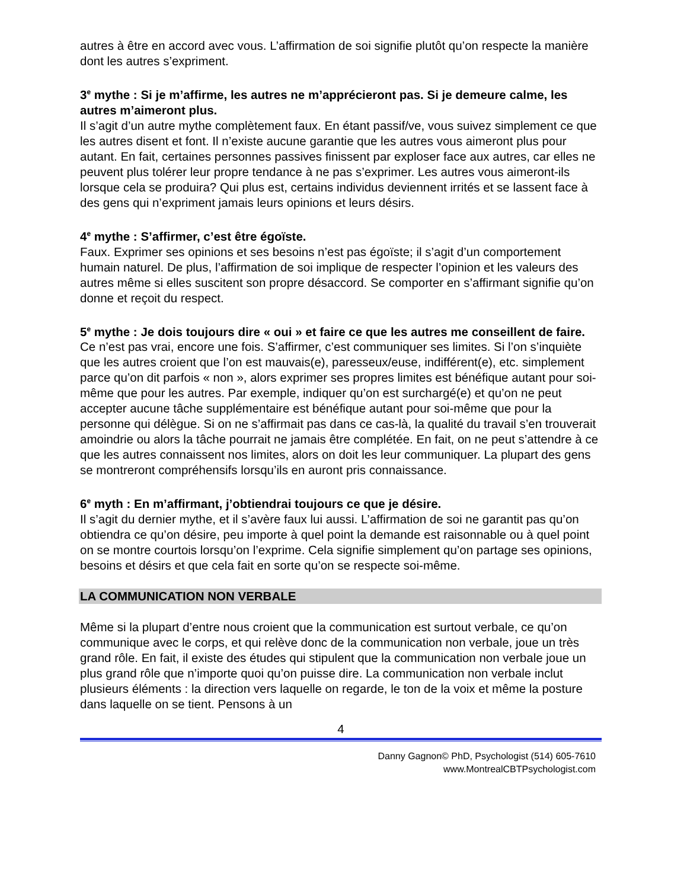autres à être en accord avec vous. L’affirmation de soi signifie plutôt qu’on respecte la manière dont les autres s’expriment.
3<sup>e</sup> mythe : Si je m’affirme, les autres ne m’apprécieront pas. Si je demeure calme, les autres m’aimeront plus.
Il s’agit d’un autre mythe complètement faux. En étant passif/ve, vous suivez simplement ce que les autres disent et font. Il n’existe aucune garantie que les autres vous aimeront plus pour autant. En fait, certaines personnes passives finissent par exploser face aux autres, car elles ne peuvent plus tolérer leur propre tendance à ne pas s’exprimer. Les autres vous aimeront-ils lorsque cela se produira? Qui plus est, certains individus deviennent irrités et se lassent face à des gens qui n’expriment jamais leurs opinions et leurs désirs.
4<sup>e</sup> mythe : S’affirmer, c’est être égoïste.
Faux. Exprimer ses opinions et ses besoins n’est pas égoïste; il s’agit d’un comportement humain naturel. De plus, l’affirmation de soi implique de respecter l’opinion et les valeurs des autres même si elles suscitent son propre désaccord. Se comporter en s’affirmant signifie qu’on donne et reçoit du respect.
5<sup>e</sup> mythe : Je dois toujours dire « oui » et faire ce que les autres me conseillent de faire.
Ce n’est pas vrai, encore une fois. S’affirmer, c’est communiquer ses limites. Si l’on s’inquiète que les autres croient que l’on est mauvais(e), paresseux/euse, indifférent(e), etc. simplement parce qu’on dit parfois « non », alors exprimer ses propres limites est bénéfique autant pour soi-même que pour les autres. Par exemple, indiquer qu’on est surchargé(e) et qu’on ne peut accepter aucune tâche supplémentaire est bénéfique autant pour soi-même que pour la personne qui délègue. Si on ne s’affirmait pas dans ce cas-là, la qualité du travail s’en trouverait amoindrie ou alors la tâche pourrait ne jamais être complétée. En fait, on ne peut s’attendre à ce que les autres connaissent nos limites, alors on doit les leur communiquer. La plupart des gens se montreront compréhensifs lorsqu’ils en auront pris connaissance.
6<sup>e</sup> myth : En m’affirmant, j’obtiendrai toujours ce que je désire.
Il s’agit du dernier mythe, et il s’avère faux lui aussi. L’affirmation de soi ne garantit pas qu’on obtiendra ce qu’on désire, peu importe à quel point la demande est raisonnable ou à quel point on se montre courtois lorsqu’on l’exprime. Cela signifie simplement qu’on partage ses opinions, besoins et désirs et que cela fait en sorte qu’on se respecte soi-même.
LA COMMUNICATION NON VERBALE
Même si la plupart d’entre nous croient que la communication est surtout verbale, ce qu’on communique avec le corps, et qui relève donc de la communication non verbale, joue un très grand rôle. En fait, il existe des études qui stipulent que la communication non verbale joue un plus grand rôle que n’importe quoi qu’on puisse dire. La communication non verbale inclut plusieurs éléments : la direction vers laquelle on regarde, le ton de la voix et même la posture dans laquelle on se tient. Pensons à un
4
Danny Gagnon© PhD, Psychologist (514) 605-7610
www.MontrealCBTPsychologist.com